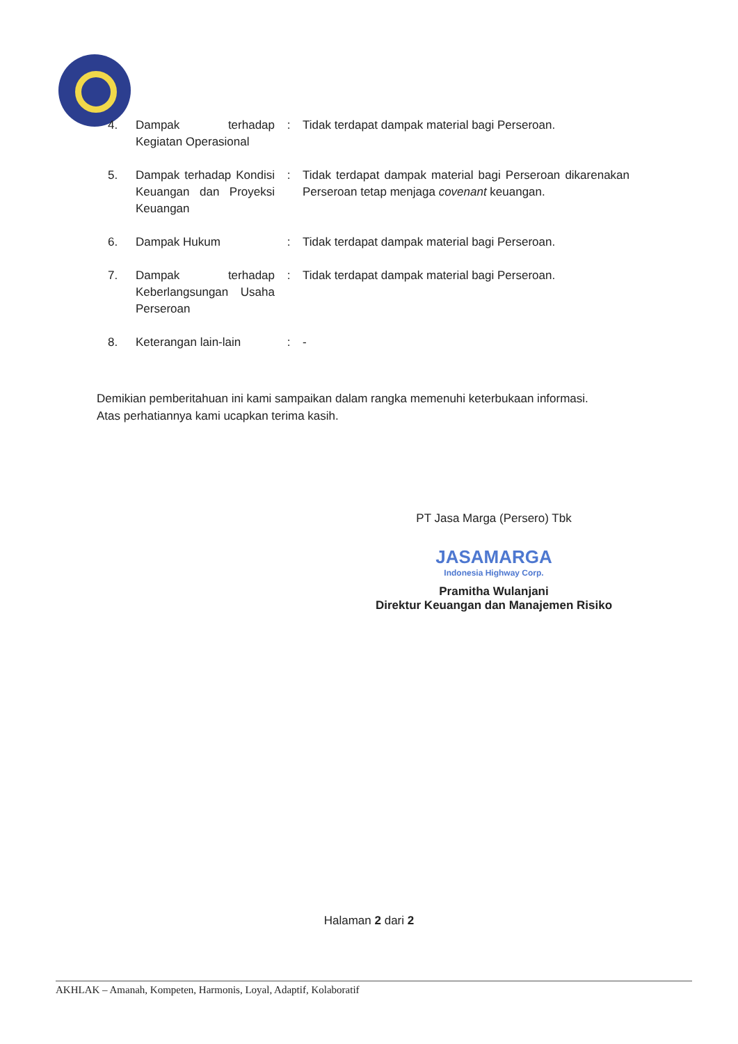| 4. | Dampak terhadap Kegiatan Operasional | : | Tidak terdapat dampak material bagi Perseroan. |
| 5. | Dampak terhadap Kondisi Keuangan dan Proyeksi Keuangan | : | Tidak terdapat dampak material bagi Perseroan dikarenakan Perseroan tetap menjaga covenant keuangan. |
| 6. | Dampak Hukum | : | Tidak terdapat dampak material bagi Perseroan. |
| 7. | Dampak terhadap Keberlangsungan Usaha Perseroan | : | Tidak terdapat dampak material bagi Perseroan. |
| 8. | Keterangan lain-lain | : | - |
Demikian pemberitahuan ini kami sampaikan dalam rangka memenuhi keterbukaan informasi.
Atas perhatiannya kami ucapkan terima kasih.
PT Jasa Marga (Persero) Tbk
JASAMARGA
Indonesia Highway Corp.
Pramitha Wulanjani
Direktur Keuangan dan Manajemen Risiko
Halaman 2 dari 2
AKHLAK – Amanah, Kompeten, Harmonis, Loyal, Adaptif, Kolaboratif